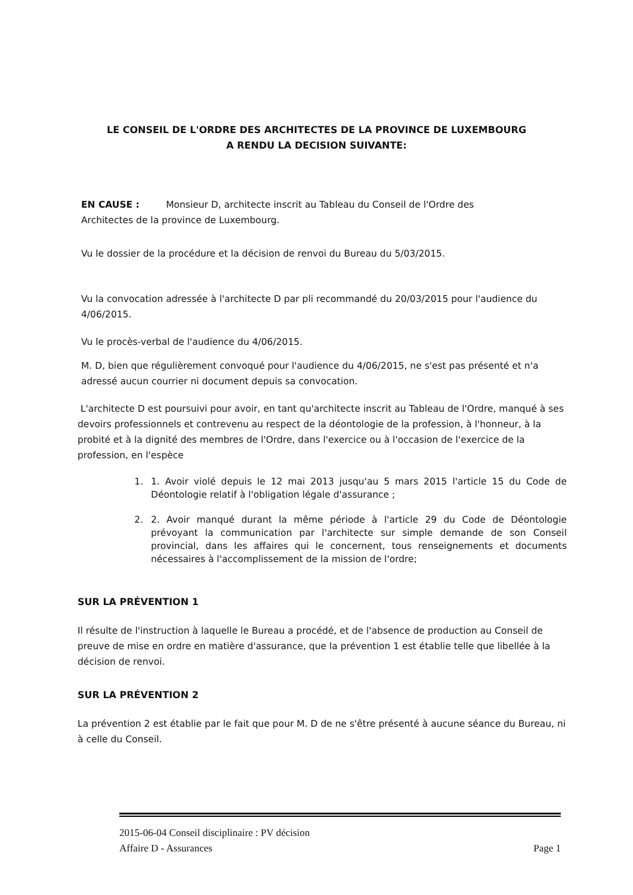LE CONSEIL DE L'ORDRE DES ARCHITECTES DE LA PROVINCE DE LUXEMBOURG
A RENDU LA DECISION SUIVANTE:
EN CAUSE : Monsieur D, architecte inscrit au Tableau du Conseil de l'Ordre des
Architectes de la province de Luxembourg.
Vu le dossier de la procédure et la décision de renvoi du Bureau du 5/03/2015.
Vu la convocation adressée à l'architecte D par pli recommandé du 20/03/2015 pour l'audience du 4/06/2015.
Vu le procès-verbal de l'audience du 4/06/2015.
M. D, bien que régulièrement convoqué pour l'audience du 4/06/2015, ne s'est pas présenté et n'a adressé aucun courrier ni document depuis sa convocation.
L'architecte D est poursuivi pour avoir, en tant qu'architecte inscrit au Tableau de l'Ordre, manqué à ses devoirs professionnels et contrevenu au respect de la déontologie de la profession, à l'honneur, à la probité et à la dignité des membres de l'Ordre, dans l'exercice ou à l'occasion de l'exercice de la profession, en l'espèce
1. 1. Avoir violé depuis le 12 mai 2013 jusqu'au 5 mars 2015 l'article 15 du Code de Déontologie relatif à l'obligation légale d'assurance ;
2. 2. Avoir manqué durant la même période à l'article 29 du Code de Déontologie prévoyant la communication par l'architecte sur simple demande de son Conseil provincial, dans les affaires qui le concernent, tous renseignements et documents nécessaires à l'accomplissement de la mission de l'ordre;
SUR LA PRÉVENTION 1
Il résulte de l'instruction à laquelle le Bureau a procédé, et de l'absence de production au Conseil de preuve de mise en ordre en matière d'assurance, que la prévention 1 est établie telle que libellée à la décision de renvoi.
SUR LA PRÉVENTION 2
La prévention 2 est établie par le fait que pour M. D de ne s'être présenté à aucune séance du Bureau, ni à celle du Conseil.
2015-06-04 Conseil disciplinaire : PV décision
Affaire D - Assurances Page 1